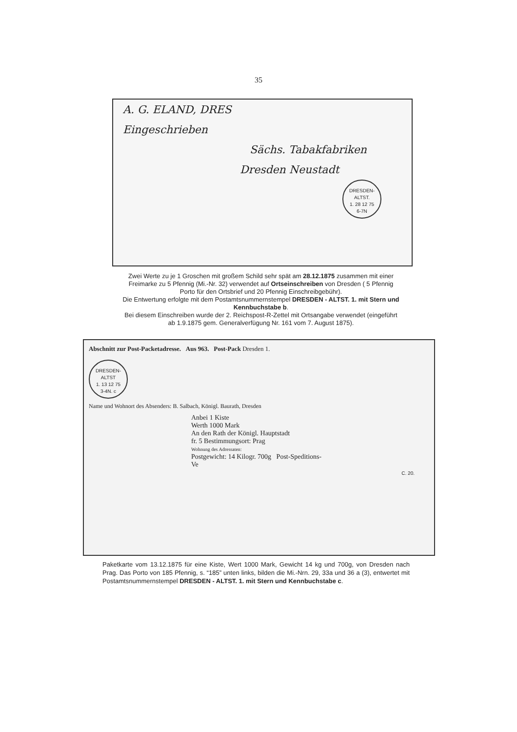35
A. G. ELAND, DRES
Eingeschrieben
Sächs. Tabakfabriken
Dresden Neustadt
DRESDEN-ALTST.
1. 28 12 75
6-7N
Zwei Werte zu je 1 Groschen mit großem Schild sehr spät am 28.12.1875 zusammen mit einer Freimarke zu 5 Pfennig (Mi.-Nr. 32) verwendet auf Ortseinschreiben von Dresden ( 5 Pfennig Porto für den Ortsbrief und 20 Pfennig Einschreibgebühr).
Die Entwertung erfolgte mit dem Postamtsnummernstempel DRESDEN - ALTST. 1. mit Stern und Kennbuchstabe b.
Bei diesem Einschreiben wurde der 2. Reichspost-R-Zettel mit Ortsangabe verwendet (eingeführt ab 1.9.1875 gem. Generalverfügung Nr. 161 vom 7. August 1875).
Abschnitt zur Post-Packetadresse. Aus 963. Post-Pack Dresden 1.
DRESDEN-ALTST
1. 13 12 75
3-4N. c
Name und Wohnort des Absenders: B. Salbach, Königl. Baurath, Dresden
Anbei 1 Kiste
Werth 1000 Mark
An den Rath der Königl. Hauptstadt
fr. 5 Bestimmungsort: Prag
Wohnung des Adressaten:
Postgewicht: 14 Kilogr. 700g Post-Speditions-Ve
C. 20.
Paketkarte vom 13.12.1875 für eine Kiste, Wert 1000 Mark, Gewicht 14 kg und 700g, von Dresden nach Prag. Das Porto von 185 Pfennig, s. “185” unten links, bilden die Mi.-Nrn. 29, 33a und 36 a (3), entwertet mit Postamtsnummernstempel DRESDEN - ALTST. 1. mit Stern und Kennbuchstabe c.